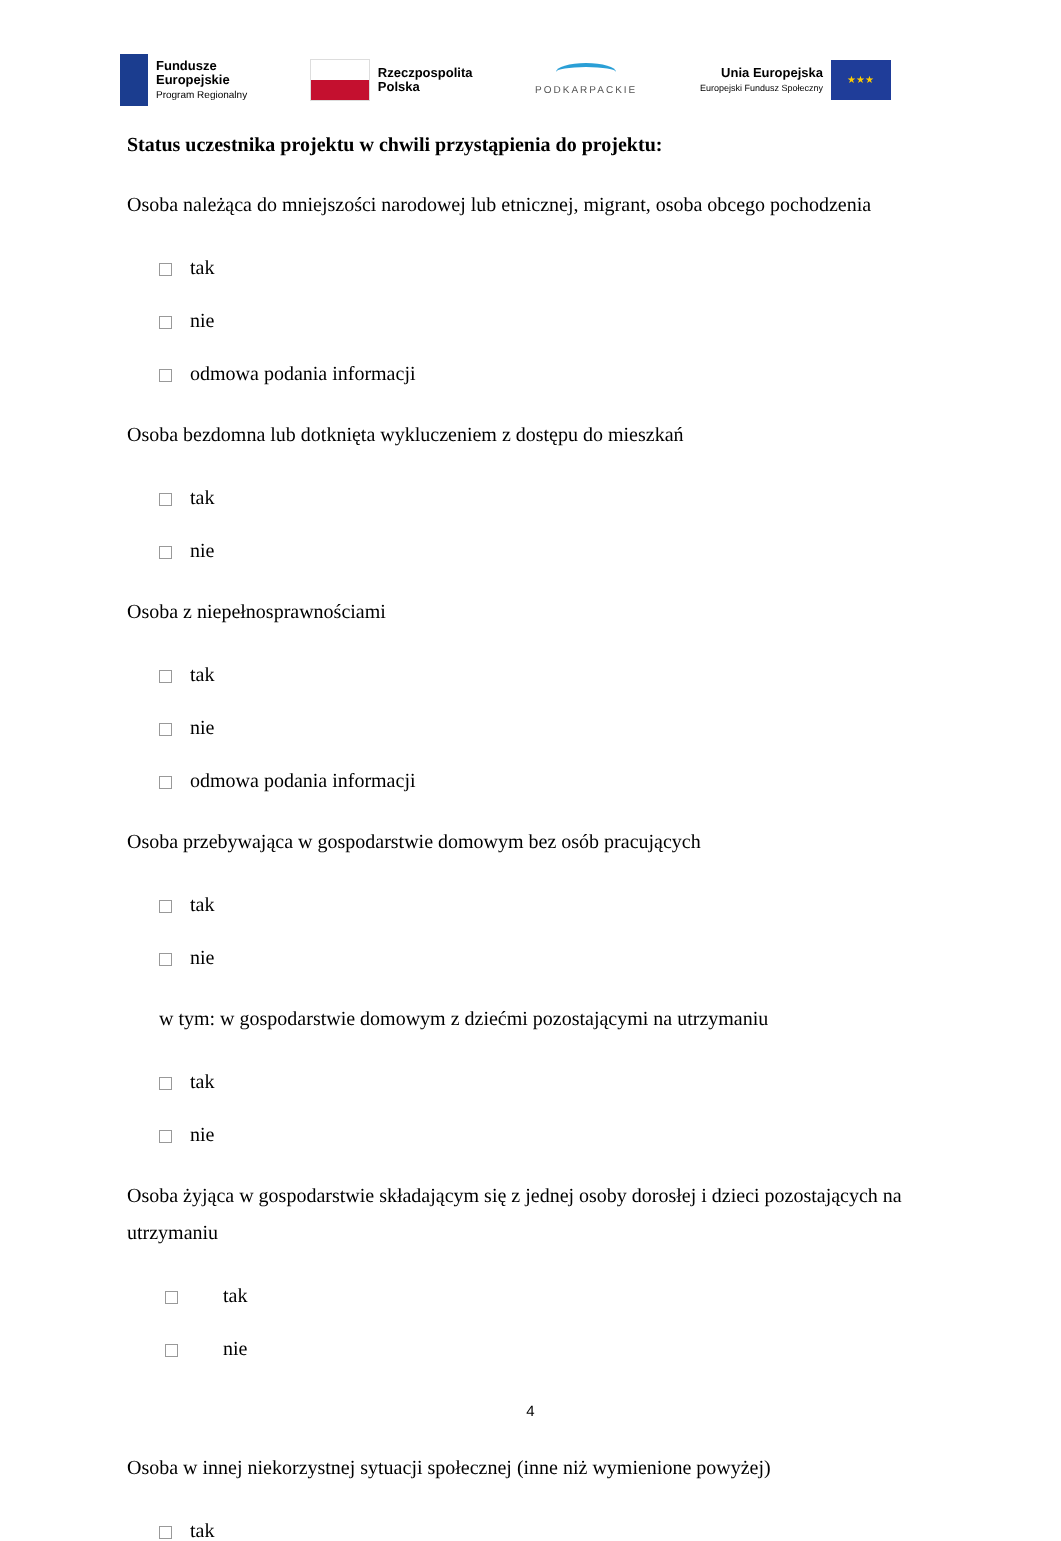Fundusze
Europejskie
Program Regionalny
Rzeczpospolita
Polska
PODKARPACKIE
Unia Europejska
Europejski Fundusz Społeczny
★★★
Status uczestnika projektu w chwili przystąpienia do projektu:
Osoba należąca do mniejszości narodowej lub etnicznej, migrant, osoba obcego pochodzenia
tak
nie
odmowa podania informacji
Osoba bezdomna lub dotknięta wykluczeniem z dostępu do mieszkań
tak
nie
Osoba z niepełnosprawnościami
tak
nie
odmowa podania informacji
Osoba przebywająca w gospodarstwie domowym bez osób pracujących
tak
nie
w tym: w gospodarstwie domowym z dziećmi pozostającymi na utrzymaniu
tak
nie
Osoba żyjąca w gospodarstwie składającym się z jednej osoby dorosłej i dzieci pozostających na utrzymaniu
tak
nie
Osoba w innej niekorzystnej sytuacji społecznej (inne niż wymienione powyżej)
tak
4